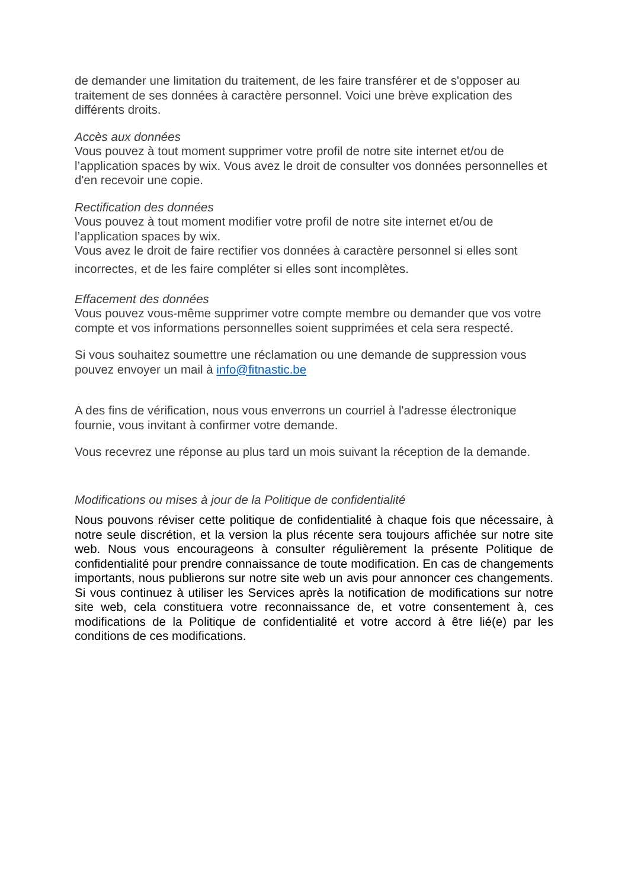de demander une limitation du traitement, de les faire transférer et de s'opposer au traitement de ses données à caractère personnel. Voici une brève explication des différents droits.
Accès aux données
Vous pouvez à tout moment supprimer votre profil de notre site internet et/ou de l’application spaces by wix. Vous avez le droit de consulter vos données personnelles et d'en recevoir une copie.
Rectification des données
Vous pouvez à tout moment modifier votre profil de notre site internet et/ou de l’application spaces by wix.
Vous avez le droit de faire rectifier vos données à caractère personnel si elles sont
incorrectes, et de les faire compléter si elles sont incomplètes.
Effacement des données
Vous pouvez vous-même supprimer votre compte membre ou demander que vos votre compte et vos informations personnelles soient supprimées et cela sera respecté.
Si vous souhaitez soumettre une réclamation ou une demande de suppression vous pouvez envoyer un mail à info@fitnastic.be
A des fins de vérification, nous vous enverrons un courriel à l'adresse électronique fournie, vous invitant à confirmer votre demande.
Vous recevrez une réponse au plus tard un mois suivant la réception de la demande.
Modifications ou mises à jour de la Politique de confidentialité
Nous pouvons réviser cette politique de confidentialité à chaque fois que nécessaire, à notre seule discrétion, et la version la plus récente sera toujours affichée sur notre site web. Nous vous encourageons à consulter régulièrement la présente Politique de confidentialité pour prendre connaissance de toute modification. En cas de changements importants, nous publierons sur notre site web un avis pour annoncer ces changements. Si vous continuez à utiliser les Services après la notification de modifications sur notre site web, cela constituera votre reconnaissance de, et votre consentement à, ces modifications de la Politique de confidentialité et votre accord à être lié(e) par les conditions de ces modifications.